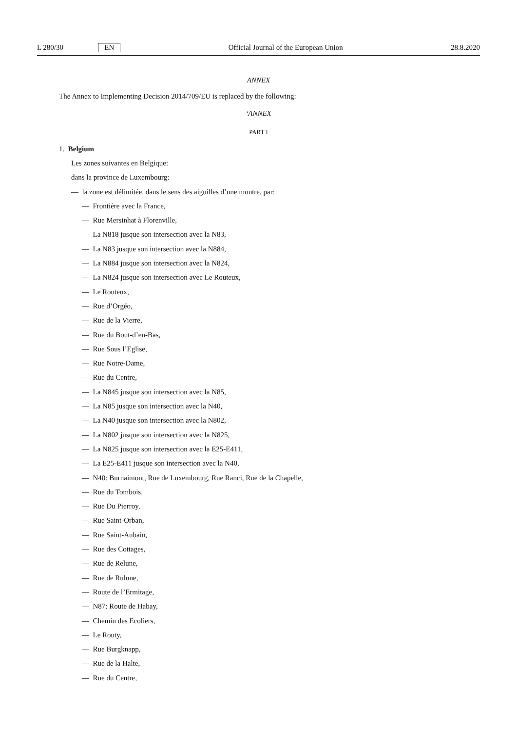L 280/30 EN Official Journal of the European Union 28.8.2020
ANNEX
The Annex to Implementing Decision 2014/709/EU is replaced by the following:
‘ANNEX
PART I
1. Belgium
Les zones suivantes en Belgique:
dans la province de Luxembourg:
— la zone est délimitée, dans le sens des aiguilles d’une montre, par:
— Frontière avec la France,
— Rue Mersinhat à Florenville,
— La N818 jusque son intersection avec la N83,
— La N83 jusque son intersection avec la N884,
— La N884 jusque son intersection avec la N824,
— La N824 jusque son intersection avec Le Routeux,
— Le Routeux,
— Rue d’Orgéo,
— Rue de la Vierre,
— Rue du Bout-d’en-Bas,
— Rue Sous l’Eglise,
— Rue Notre-Dame,
— Rue du Centre,
— La N845 jusque son intersection avec la N85,
— La N85 jusque son intersection avec la N40,
— La N40 jusque son intersection avec la N802,
— La N802 jusque son intersection avec la N825,
— La N825 jusque son intersection avec la E25-E411,
— La E25-E411 jusque son intersection avec la N40,
— N40: Burnaimont, Rue de Luxembourg, Rue Ranci, Rue de la Chapelle,
— Rue du Tombois,
— Rue Du Pierroy,
— Rue Saint-Orban,
— Rue Saint-Aubain,
— Rue des Cottages,
— Rue de Relune,
— Rue de Rulune,
— Route de l’Ermitage,
— N87: Route de Habay,
— Chemin des Ecoliers,
— Le Routy,
— Rue Burgknapp,
— Rue de la Halte,
— Rue du Centre,